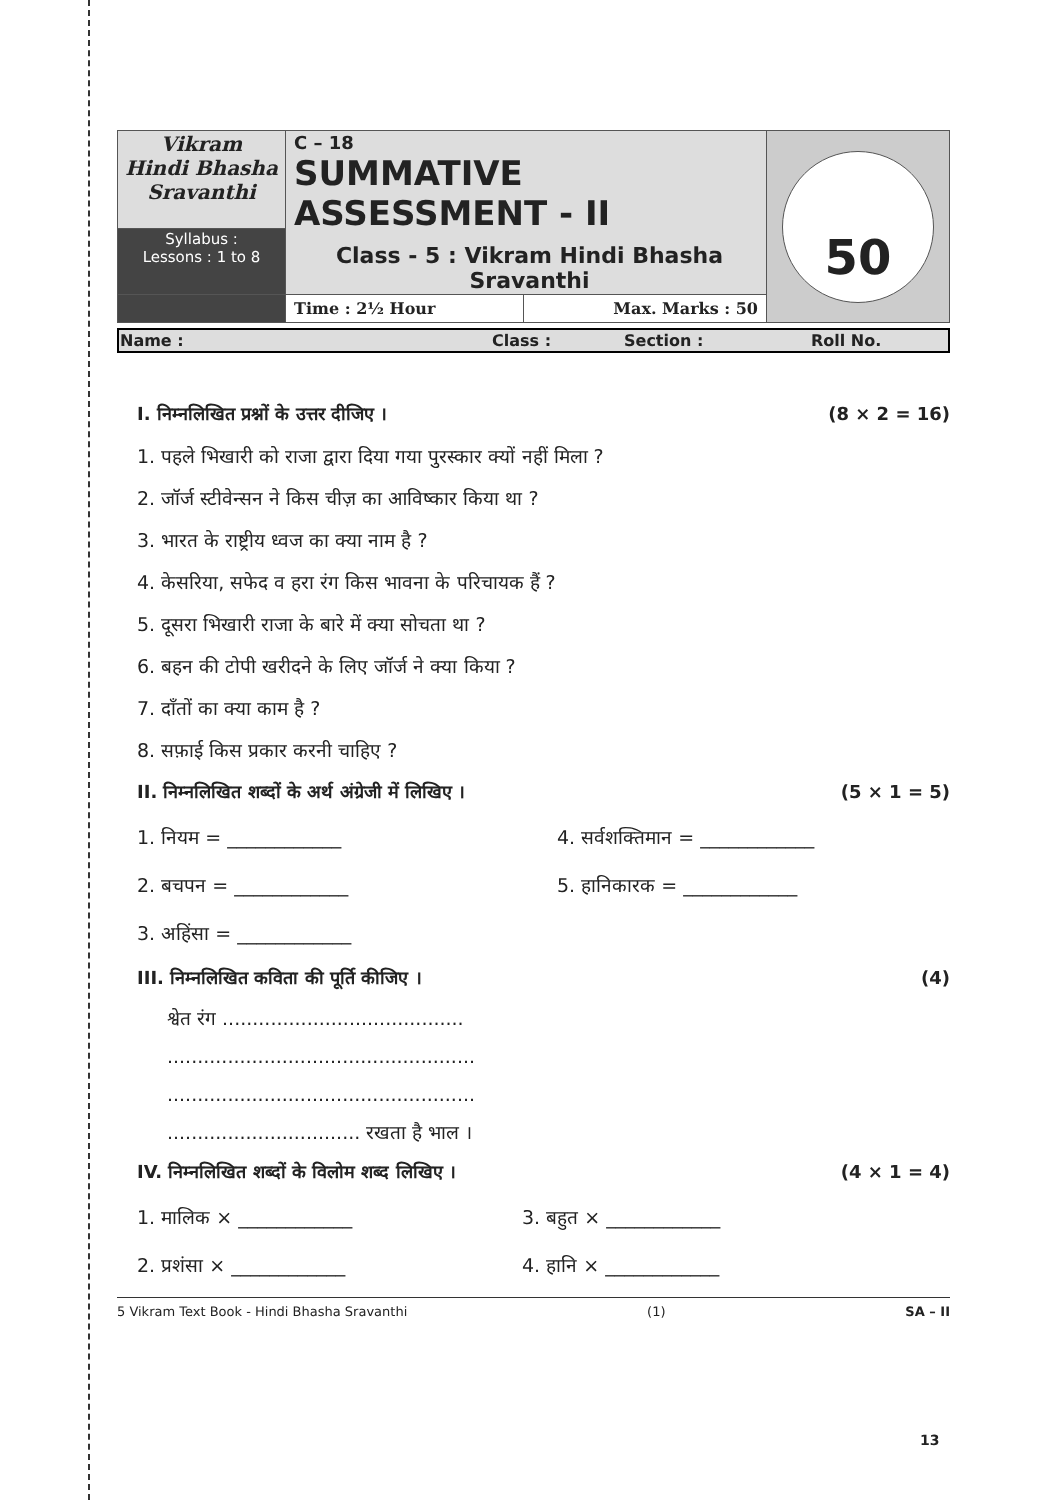| Vikram Hindi Bhasha Sravanthi | C – 18 SUMMATIVE ASSESSMENT - II Class - 5 : Vikram Hindi Bhasha Sravanthi | | 50 |
| Syllabus : Lessons : 1 to 8 | | | |
| | Time : 2½ Hour | Max. Marks : 50 | |
| Name : | Class : | Section : | Roll No. |
I. निम्नलिखित प्रश्नों के उत्तर दीजिए । (8 × 2 = 16)
1. पहले भिखारी को राजा द्वारा दिया गया पुरस्कार क्यों नहीं मिला ?
2. जॉर्ज स्टीवेन्सन ने किस चीज़ का आविष्कार किया था ?
3. भारत के राष्ट्रीय ध्वज का क्या नाम है ?
4. केसरिया, सफेद व हरा रंग किस भावना के परिचायक हैं ?
5. दूसरा भिखारी राजा के बारे में क्या सोचता था ?
6. बहन की टोपी खरीदने के लिए जॉर्ज ने क्या किया ?
7. दाँतों का क्या काम है ?
8. सफ़ाई किस प्रकार करनी चाहिए ?
II. निम्नलिखित शब्दों के अर्थ अंग्रेजी में लिखिए । (5 × 1 = 5)
1. नियम = ____________ 4. सर्वशक्तिमान = ____________
2. बचपन = ____________ 5. हानिकारक = ____________
3. अहिंसा = ____________
III. निम्नलिखित कविता की पूर्ति कीजिए । (4)
श्वेत रंग ........................................
...................................................
...................................................
................................ रखता है भाल ।
IV. निम्नलिखित शब्दों के विलोम शब्द लिखिए । (4 × 1 = 4)
1. मालिक × ____________ 3. बहुत × ____________
2. प्रशंसा × ____________ 4. हानि × ____________
5 Vikram Text Book - Hindi Bhasha Sravanthi (1) SA – II
13